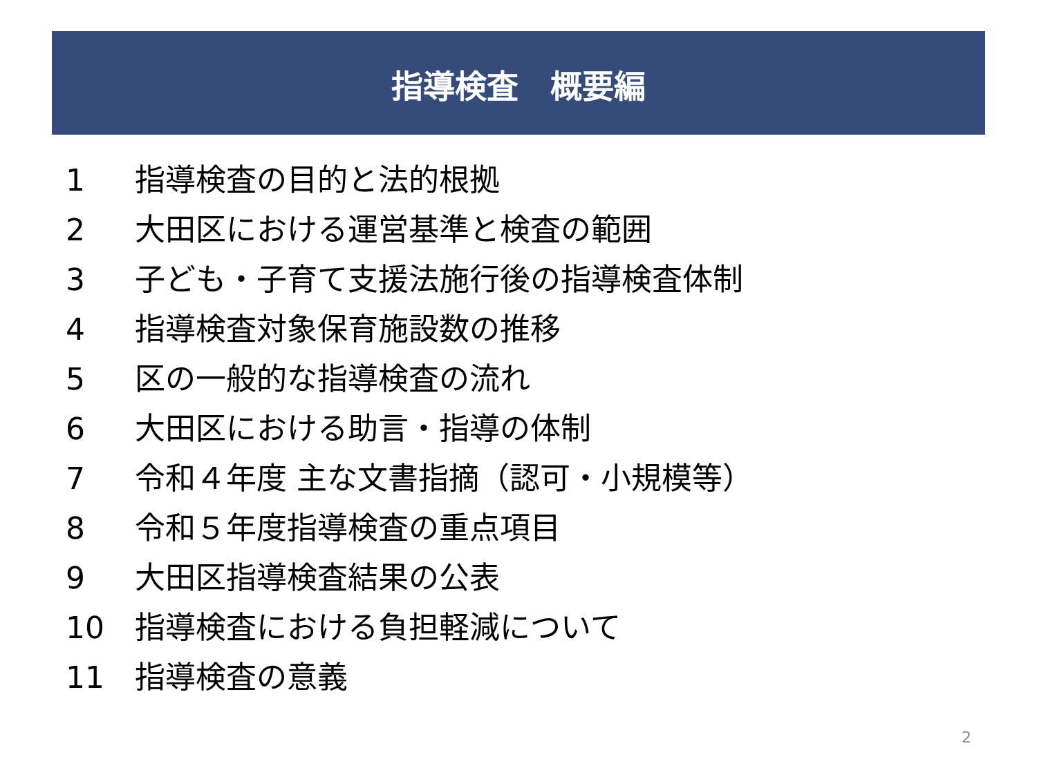指導検査　概要編
1 指導検査の目的と法的根拠
2 大田区における運営基準と検査の範囲
3 子ども・子育て支援法施行後の指導検査体制
4 指導検査対象保育施設数の推移
5 区の一般的な指導検査の流れ
6 大田区における助言・指導の体制
7 令和４年度 主な文書指摘（認可・小規模等）
8 令和５年度指導検査の重点項目
9 大田区指導検査結果の公表
10 指導検査における負担軽減について
11 指導検査の意義
2